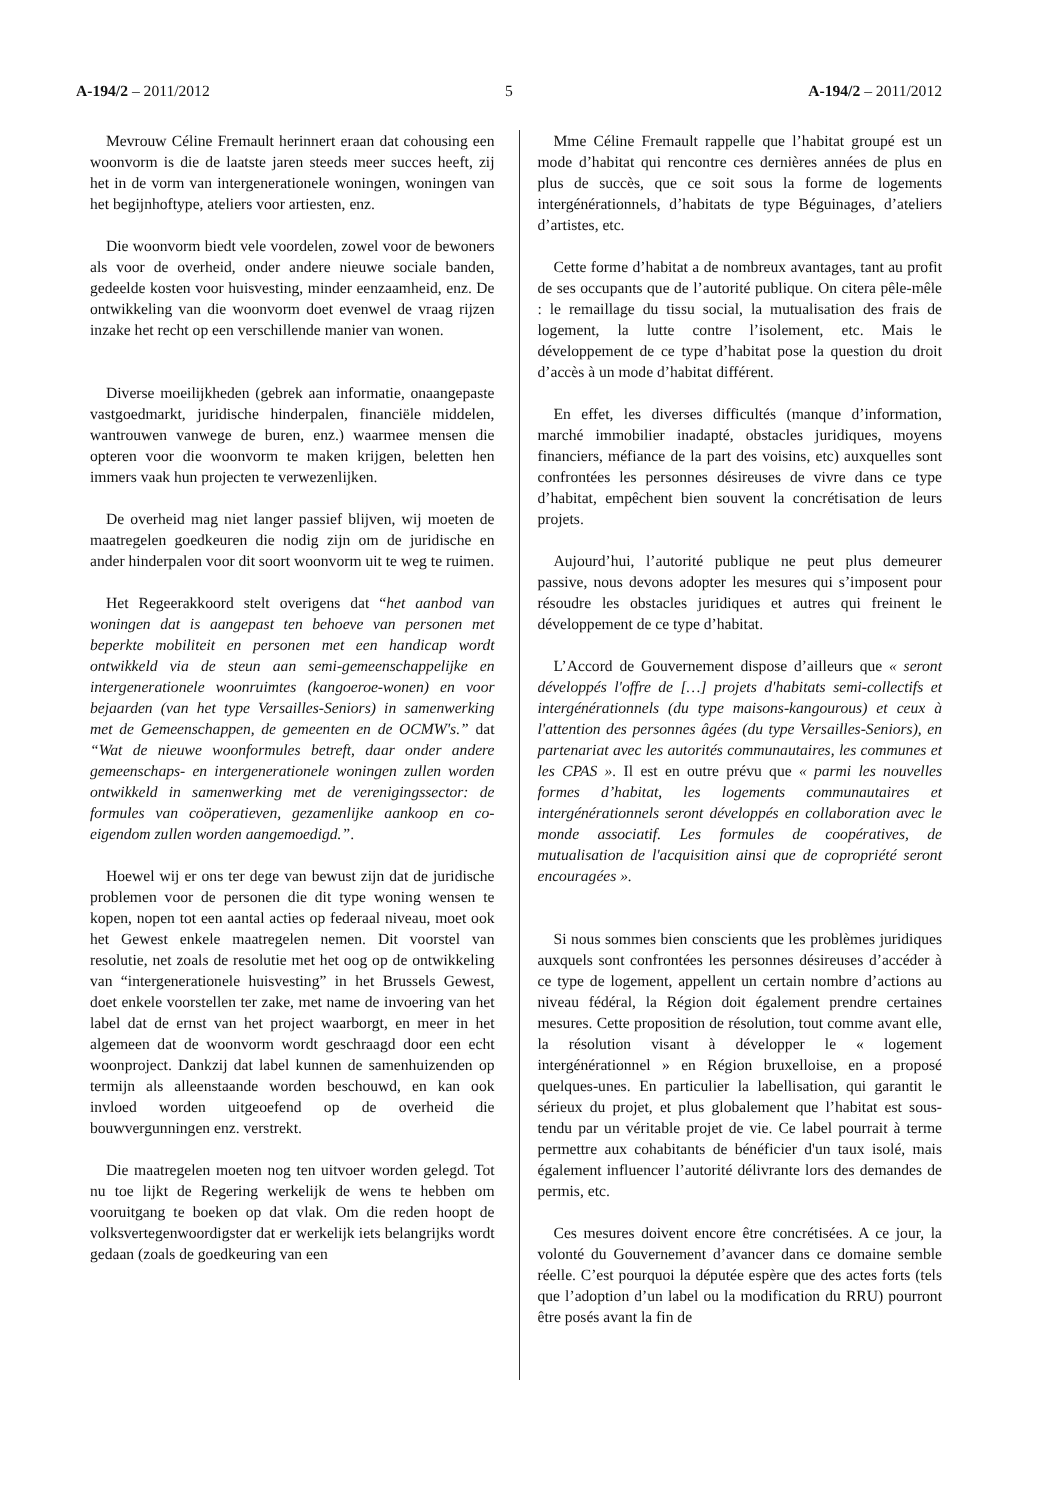A-194/2 – 2011/2012 5 A-194/2 – 2011/2012
Mevrouw Céline Fremault herinnert eraan dat cohousing een woonvorm is die de laatste jaren steeds meer succes heeft, zij het in de vorm van intergenerationele woningen, woningen van het begijnhoftype, ateliers voor artiesten, enz.
Die woonvorm biedt vele voordelen, zowel voor de bewoners als voor de overheid, onder andere nieuwe sociale banden, gedeelde kosten voor huisvesting, minder eenzaamheid, enz. De ontwikkeling van die woonvorm doet evenwel de vraag rijzen inzake het recht op een verschillende manier van wonen.
Diverse moeilijkheden (gebrek aan informatie, onaangepaste vastgoedmarkt, juridische hinderpalen, financiële middelen, wantrouwen vanwege de buren, enz.) waarmee mensen die opteren voor die woonvorm te maken krijgen, beletten hen immers vaak hun projecten te verwezenlijken.
De overheid mag niet langer passief blijven, wij moeten de maatregelen goedkeuren die nodig zijn om de juridische en ander hinderpalen voor dit soort woonvorm uit te weg te ruimen.
Het Regeerakkoord stelt overigens dat “het aanbod van woningen dat is aangepast ten behoeve van personen met beperkte mobiliteit en personen met een handicap wordt ontwikkeld via de steun aan semi-gemeenschappelijke en intergenerationele woonruimtes (kangoeroe-wonen) en voor bejaarden (van het type Versailles-Seniors) in samenwerking met de Gemeenschappen, de gemeenten en de OCMW's.” dat “Wat de nieuwe woonformules betreft, daar onder andere gemeenschaps- en intergenerationele woningen zullen worden ontwikkeld in samenwerking met de verenigingssector: de formules van coöperatieven, gezamenlijke aankoop en co-eigendom zullen worden aangemoedigd.”.
Hoewel wij er ons ter dege van bewust zijn dat de juridische problemen voor de personen die dit type woning wensen te kopen, nopen tot een aantal acties op federaal niveau, moet ook het Gewest enkele maatregelen nemen. Dit voorstel van resolutie, net zoals de resolutie met het oog op de ontwikkeling van “intergenerationele huisvesting” in het Brussels Gewest, doet enkele voorstellen ter zake, met name de invoering van het label dat de ernst van het project waarborgt, en meer in het algemeen dat de woonvorm wordt geschraagd door een echt woonproject. Dankzij dat label kunnen de samenhuizenden op termijn als alleenstaande worden beschouwd, en kan ook invloed worden uitgeoefend op de overheid die bouwvergunningen enz. verstrekt.
Die maatregelen moeten nog ten uitvoer worden gelegd. Tot nu toe lijkt de Regering werkelijk de wens te hebben om vooruitgang te boeken op dat vlak. Om die reden hoopt de volksvertegenwoordigster dat er werkelijk iets belangrijks wordt gedaan (zoals de goedkeuring van een
Mme Céline Fremault rappelle que l’habitat groupé est un mode d’habitat qui rencontre ces dernières années de plus en plus de succès, que ce soit sous la forme de logements intergénérationnels, d’habitats de type Béguinages, d’ateliers d’artistes, etc.
Cette forme d’habitat a de nombreux avantages, tant au profit de ses occupants que de l’autorité publique. On citera pêle-mêle : le remaillage du tissu social, la mutualisation des frais de logement, la lutte contre l’isolement, etc. Mais le développement de ce type d’habitat pose la question du droit d’accès à un mode d’habitat différent.
En effet, les diverses difficultés (manque d’information, marché immobilier inadapté, obstacles juridiques, moyens financiers, méfiance de la part des voisins, etc) auxquelles sont confrontées les personnes désireuses de vivre dans ce type d’habitat, empêchent bien souvent la concrétisation de leurs projets.
Aujourd’hui, l’autorité publique ne peut plus demeurer passive, nous devons adopter les mesures qui s’imposent pour résoudre les obstacles juridiques et autres qui freinent le développement de ce type d’habitat.
L’Accord de Gouvernement dispose d’ailleurs que « seront développés l'offre de […] projets d'habitats semi-collectifs et intergénérationnels (du type maisons-kangourous) et ceux à l'attention des personnes âgées (du type Versailles-Seniors), en partenariat avec les autorités communautaires, les communes et les CPAS ». Il est en outre prévu que « parmi les nouvelles formes d’habitat, les logements communautaires et intergénérationnels seront développés en collaboration avec le monde associatif. Les formules de coopératives, de mutualisation de l'acquisition ainsi que de copropriété seront encouragées ».
Si nous sommes bien conscients que les problèmes juridiques auxquels sont confrontées les personnes désireuses d’accéder à ce type de logement, appellent un certain nombre d’actions au niveau fédéral, la Région doit également prendre certaines mesures. Cette proposition de résolution, tout comme avant elle, la résolution visant à développer le « logement intergénérationnel » en Région bruxelloise, en a proposé quelques-unes. En particulier la labellisation, qui garantit le sérieux du projet, et plus globalement que l’habitat est sous-tendu par un véritable projet de vie. Ce label pourrait à terme permettre aux cohabitants de bénéficier d'un taux isolé, mais également influencer l’autorité délivrante lors des demandes de permis, etc.
Ces mesures doivent encore être concrétisées. A ce jour, la volonté du Gouvernement d’avancer dans ce domaine semble réelle. C’est pourquoi la députée espère que des actes forts (tels que l’adoption d’un label ou la modification du RRU) pourront être posés avant la fin de